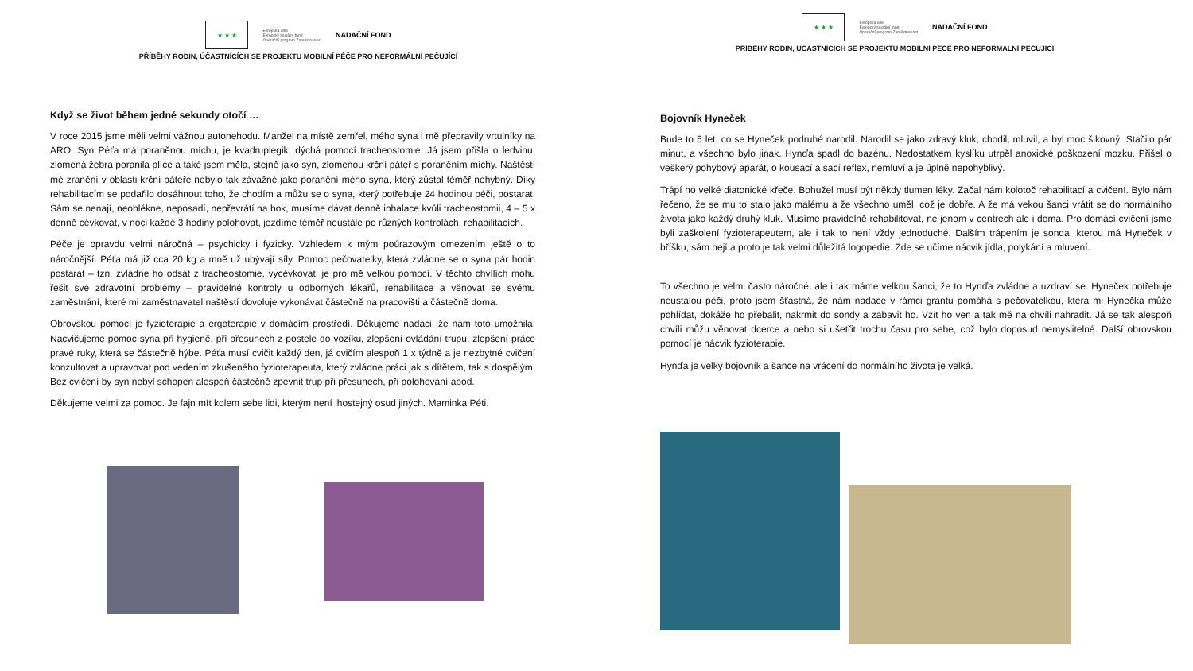★ ★ ★
Evropská unie
Evropský sociální fond
Operační program Zaměstnanost
NADAČNÍ FOND
PŘÍBĚHY RODIN, ÚČASTNÍCÍCH SE PROJEKTU MOBILNÍ PÉČE PRO NEFORMÁLNÍ PEČUJÍCÍ
Když se život během jedné sekundy otočí …
V roce 2015 jsme měli velmi vážnou autonehodu. Manžel na místě zemřel, mého syna i mě přepravily vrtulníky na ARO. Syn Péťa má poraněnou míchu, je kvadruplegik, dýchá pomocí tracheostomie. Já jsem přišla o ledvinu, zlomená žebra poranila plíce a také jsem měla, stejně jako syn, zlomenou krční páteř s poraněním míchy. Naštěstí mé zranění v oblasti krční páteře nebylo tak závažné jako poranění mého syna, který zůstal téměř nehybný. Díky rehabilitacím se podařilo dosáhnout toho, že chodím a můžu se o syna, který potřebuje 24 hodinou péči, postarat. Sám se nenají, neoblékne, neposadí, nepřevrátí na bok, musíme dávat denně inhalace kvůli tracheostomii, 4 – 5 x denně cévkovat, v noci každé 3 hodiny polohovat, jezdíme téměř neustále po různých kontrolách, rehabilitacích.
Péče je opravdu velmi náročná – psychicky i fyzicky. Vzhledem k mým poúrazovým omezením ještě o to náročnější. Péťa má již cca 20 kg a mně už ubývají síly. Pomoc pečovatelky, která zvládne se o syna pár hodin postarat – tzn. zvládne ho odsát z tracheostomie, vycévkovat, je pro mě velkou pomocí. V těchto chvílích mohu řešit své zdravotní problémy – pravidelné kontroly u odborných lékařů, rehabilitace a věnovat se svému zaměstnání, které mi zaměstnavatel naštěstí dovoluje vykonávat částečně na pracovišti a částečně doma.
Obrovskou pomocí je fyzioterapie a ergoterapie v domácím prostředí. Děkujeme nadaci, že nám toto umožnila. Nacvičujeme pomoc syna při hygieně, při přesunech z postele do vozíku, zlepšení ovládání trupu, zlepšení práce pravé ruky, která se částečně hýbe. Péťa musí cvičit každý den, já cvičím alespoň 1 x týdně a je nezbytné cvičení konzultovat a upravovat pod vedením zkušeného fyzioterapeuta, který zvládne práci jak s dítětem, tak s dospělým. Bez cvičení by syn nebyl schopen alespoň částečně zpevnit trup při přesunech, při polohování apod.
Děkujeme velmi za pomoc. Je fajn mít kolem sebe lidi, kterým není lhostejný osud jiných. Maminka Péti.
★ ★ ★
Evropská unie
Evropský sociální fond
Operační program Zaměstnanost
NADAČNÍ FOND
PŘÍBĚHY RODIN, ÚČASTNÍCÍCH SE PROJEKTU MOBILNÍ PÉČE PRO NEFORMÁLNÍ PEČUJÍCÍ
Bojovník Hyneček
Bude to 5 let, co se Hyneček podruhé narodil. Narodil se jako zdravý kluk, chodil, mluvil, a byl moc šikovný. Stačilo pár minut, a všechno bylo jinak. Hynďa spadl do bazénu. Nedostatkem kyslíku utrpěl anoxické poškození mozku. Přišel o veškerý pohybový aparát, o kousací a sací reflex, nemluví a je úplně nepohyblivý.
Trápí ho velké diatonické křeče. Bohužel musí být někdy tlumen léky. Začal nám kolotoč rehabilitací a cvičení. Bylo nám řečeno, že se mu to stalo jako malému a že všechno uměl, což je dobře. A že má vekou šanci vrátit se do normálního života jako každý druhý kluk. Musíme pravidelně rehabilitovat, ne jenom v centrech ale i doma. Pro domácí cvičení jsme byli zaškolení fyzioterapeutem, ale i tak to není vždy jednoduché. Dalším trápením je sonda, kterou má Hyneček v bříšku, sám nejí a proto je tak velmi důležitá logopedie. Zde se učíme nácvik jídla, polykání a mluvení.
To všechno je velmi často náročné, ale i tak máme velkou šanci, že to Hynďa zvládne a uzdraví se. Hyneček potřebuje neustálou péči, proto jsem šťastná, že nám nadace v rámci grantu pomáhá s pečovatelkou, která mi Hynečka může pohlídat, dokáže ho přebalit, nakrmit do sondy a zabavit ho. Vzít ho ven a tak mě na chvíli nahradit. Já se tak alespoň chvíli můžu věnovat dcerce a nebo si ušetřit trochu času pro sebe, což bylo doposud nemyslitelné. Další obrovskou pomocí je nácvik fyzioterapie.
Hynďa je velký bojovník a šance na vrácení do normálního života je velká.